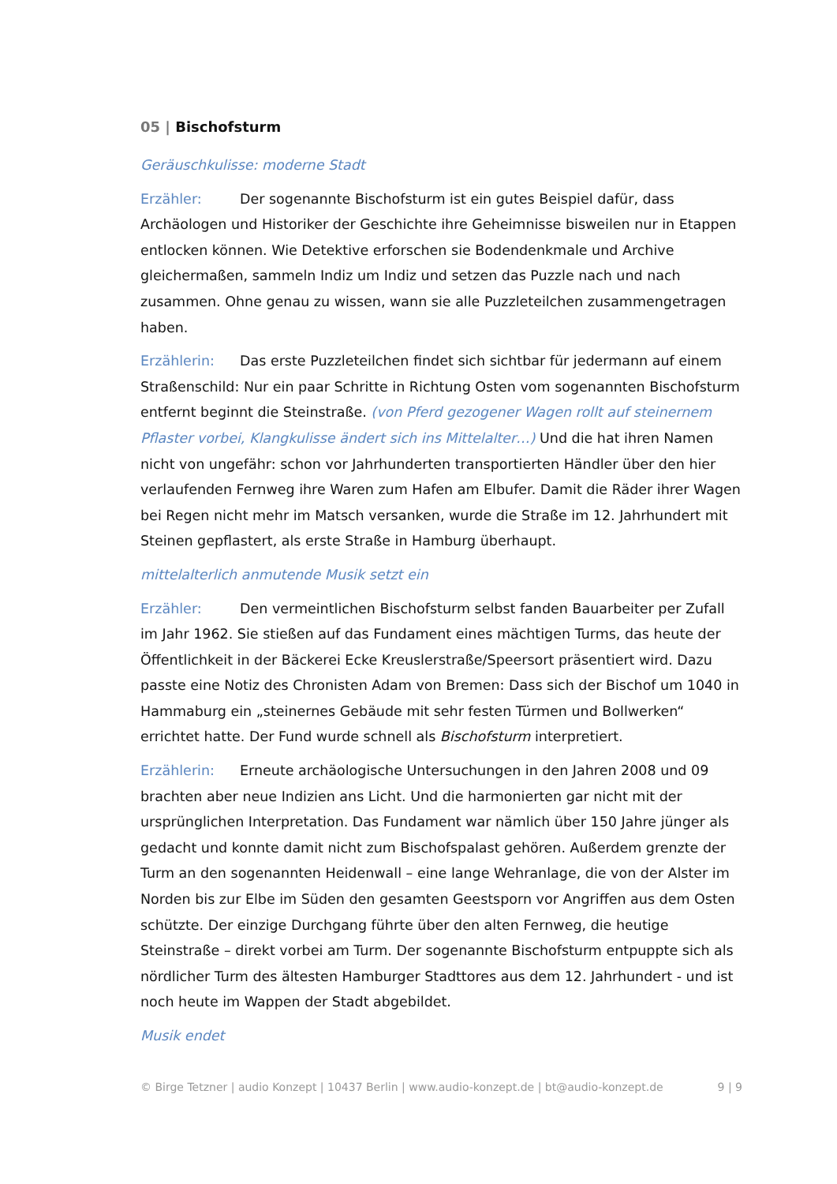05 | Bischofsturm
Geräuschkulisse: moderne Stadt
Erzähler: Der sogenannte Bischofsturm ist ein gutes Beispiel dafür, dass Archäologen und Historiker der Geschichte ihre Geheimnisse bisweilen nur in Etappen entlocken können. Wie Detektive erforschen sie Bodendenkmale und Archive gleichermaßen, sammeln Indiz um Indiz und setzen das Puzzle nach und nach zusammen. Ohne genau zu wissen, wann sie alle Puzzleteilchen zusammengetragen haben.
Erzählerin: Das erste Puzzleteilchen findet sich sichtbar für jedermann auf einem Straßenschild: Nur ein paar Schritte in Richtung Osten vom sogenannten Bischofsturm entfernt beginnt die Steinstraße. (von Pferd gezogener Wagen rollt auf steinernem Pflaster vorbei, Klangkulisse ändert sich ins Mittelalter…) Und die hat ihren Namen nicht von ungefähr: schon vor Jahrhunderten transportierten Händler über den hier verlaufenden Fernweg ihre Waren zum Hafen am Elbufer. Damit die Räder ihrer Wagen bei Regen nicht mehr im Matsch versanken, wurde die Straße im 12. Jahrhundert mit Steinen gepflastert, als erste Straße in Hamburg überhaupt.
mittelalterlich anmutende Musik setzt ein
Erzähler: Den vermeintlichen Bischofsturm selbst fanden Bauarbeiter per Zufall im Jahr 1962. Sie stießen auf das Fundament eines mächtigen Turms, das heute der Öffentlichkeit in der Bäckerei Ecke Kreuslerstraße/Speersort präsentiert wird. Dazu passte eine Notiz des Chronisten Adam von Bremen: Dass sich der Bischof um 1040 in Hammaburg ein „steinernes Gebäude mit sehr festen Türmen und Bollwerken“ errichtet hatte. Der Fund wurde schnell als Bischofsturm interpretiert.
Erzählerin: Erneute archäologische Untersuchungen in den Jahren 2008 und 09 brachten aber neue Indizien ans Licht. Und die harmonierten gar nicht mit der ursprünglichen Interpretation. Das Fundament war nämlich über 150 Jahre jünger als gedacht und konnte damit nicht zum Bischofspalast gehören. Außerdem grenzte der Turm an den sogenannten Heidenwall – eine lange Wehranlage, die von der Alster im Norden bis zur Elbe im Süden den gesamten Geestsporn vor Angriffen aus dem Osten schützte. Der einzige Durchgang führte über den alten Fernweg, die heutige Steinstraße – direkt vorbei am Turm. Der sogenannte Bischofsturm entpuppte sich als nördlicher Turm des ältesten Hamburger Stadttores aus dem 12. Jahrhundert - und ist noch heute im Wappen der Stadt abgebildet.
Musik endet
© Birge Tetzner | audio Konzept | 10437 Berlin | www.audio-konzept.de | bt@audio-konzept.de 9 | 9